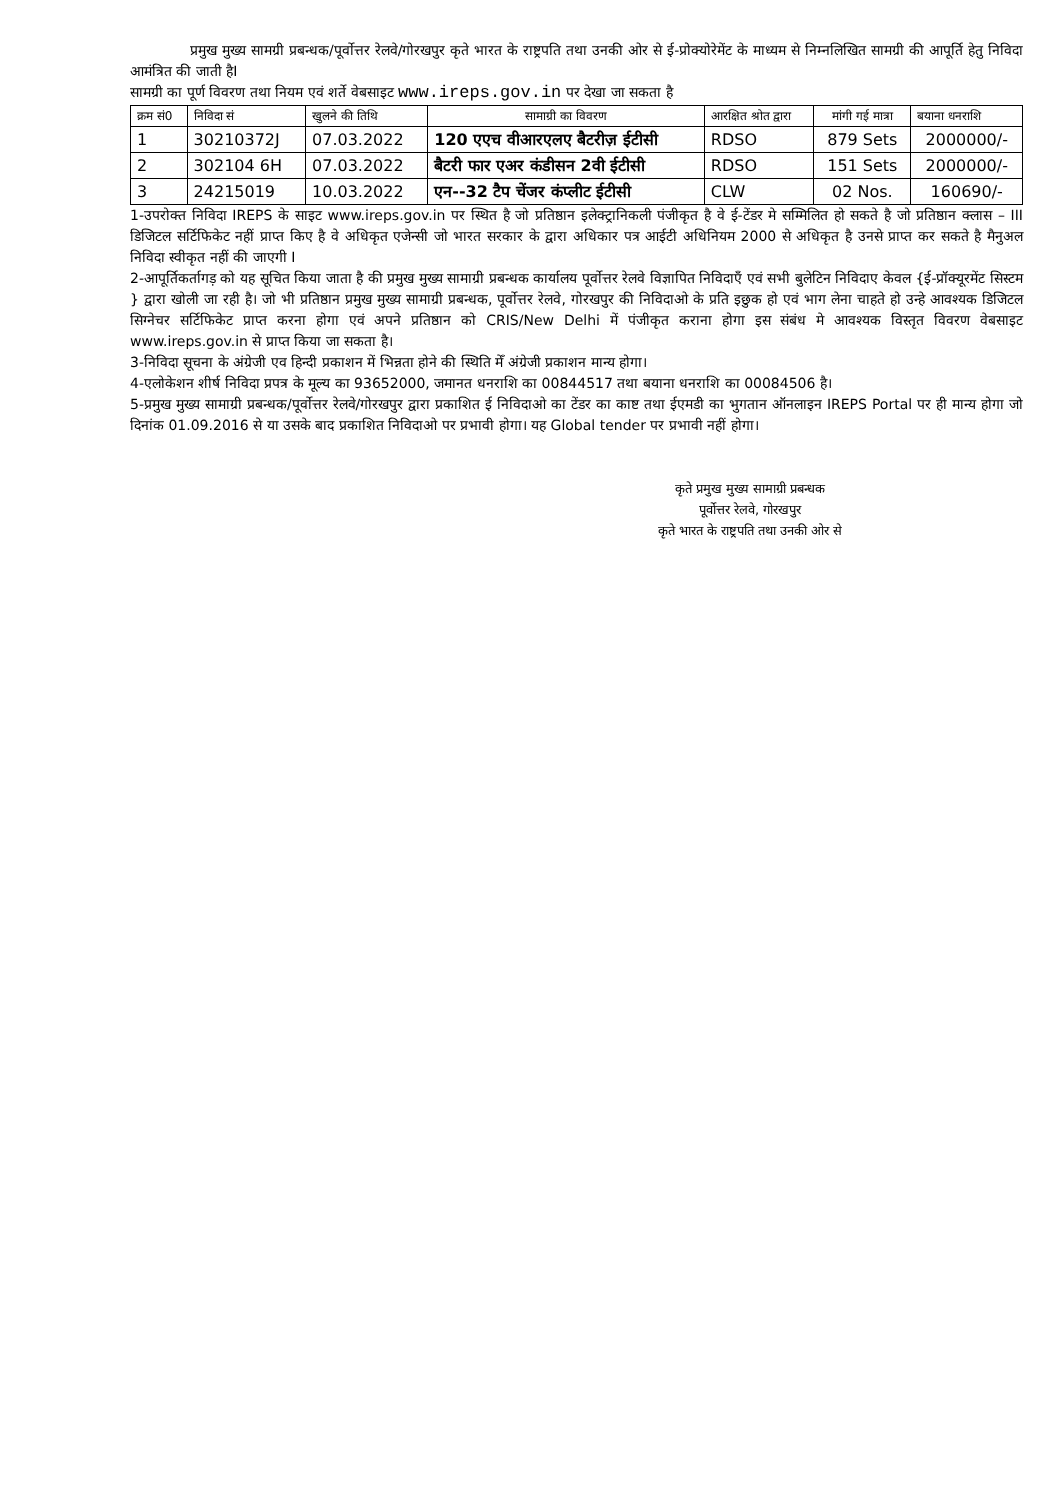प्रमुख मुख्य सामग्री प्रबन्धक/पूर्वोत्तर रेलवे/गोरखपुर कृते भारत के राष्ट्रपति तथा उनकी ओर से ई-प्रोक्योरेमेंट के माध्यम से निम्नलिखित सामग्री की आपूर्ति हेतु निविदा आमंत्रित की जाती हैI
सामग्री का पूर्ण विवरण तथा नियम एवं शर्ते वेबसाइट www.ireps.gov.in पर देखा जा सकता है
| क्रम सं0 | निविदा सं | खुलने की तिथि | सामाग्री का विवरण | आरक्षित श्रोत द्वारा | मांगी गई मात्रा | बयाना धनराशि |
| --- | --- | --- | --- | --- | --- | --- |
| 1 | 30210372J | 07.03.2022 | 120 एएच वीआरएलए बैटरीज़ ईटीसी | RDSO | 879 Sets | 2000000/- |
| 2 | 302104 6H | 07.03.2022 | बैटरी फार एअर कंडीसन 2वी ईटीसी | RDSO | 151 Sets | 2000000/- |
| 3 | 24215019 | 10.03.2022 | एन--32 टैप चेंजर कंप्लीट ईटीसी | CLW | 02 Nos. | 160690/- |
1-उपरोक्त निविदा IREPS के साइट www.ireps.gov.in पर स्थित है जो प्रतिष्ठान इलेक्ट्रानिकली पंजीकृत है वे ई-टेंडर मे सम्मिलित हो सकते है जो प्रतिष्ठान क्लास – III डिजिटल सर्टिफिकेट नहीं प्राप्त किए है वे अधिकृत एजेन्सी जो भारत सरकार के द्वारा अधिकार पत्र आईटी अधिनियम 2000 से अधिकृत है उनसे प्राप्त कर सकते है मैनुअल निविदा स्वीकृत नहीं की जाएगी I
2-आपूर्तिकर्तागड़ को यह सूचित किया जाता है की प्रमुख मुख्य सामाग्री प्रबन्धक कार्यालय पूर्वोत्तर रेलवे विज्ञापित निविदाएँ एवं सभी बुलेटिन निविदाए केवल {ई-प्रॉक्यूरमेंट सिस्टम } द्वारा खोली जा रही है। जो भी प्रतिष्ठान प्रमुख मुख्य सामाग्री प्रबन्धक, पूर्वोत्तर रेलवे, गोरखपुर की निविदाओ के प्रति इछुक हो एवं भाग लेना चाहते हो उन्हे आवश्यक डिजिटल सिग्नेचर सर्टिफिकेट प्राप्त करना होगा एवं अपने प्रतिष्ठान को CRIS/New Delhi में पंजीकृत कराना होगा इस संबंध मे आवश्यक विस्तृत विवरण वेबसाइट www.ireps.gov.in से प्राप्त किया जा सकता है।
3-निविदा सूचना के अंग्रेजी एव हिन्दी प्रकाशन में भिन्नता होने की स्थिति मेँ अंग्रेजी प्रकाशन मान्य होगा।
4-एलोकेशन शीर्ष निविदा प्रपत्र के मूल्य का 93652000, जमानत धनराशि का 00844517 तथा बयाना धनराशि का 00084506 है।
5-प्रमुख मुख्य सामाग्री प्रबन्धक/पूर्वोत्तर रेलवे/गोरखपुर द्वारा प्रकाशित ई निविदाओ का टेंडर का काष्ट तथा ईएमडी का भुगतान ऑनलाइन IREPS Portal पर ही मान्य होगा जो दिनांक 01.09.2016 से या उसके बाद प्रकाशित निविदाओ पर प्रभावी होगा। यह Global tender पर प्रभावी नहीं होगा।
कृते प्रमुख मुख्य सामाग्री प्रबन्धक
पूर्वोत्तर रेलवे, गोरखपुर
कृते भारत के राष्ट्रपति तथा उनकी ओर से